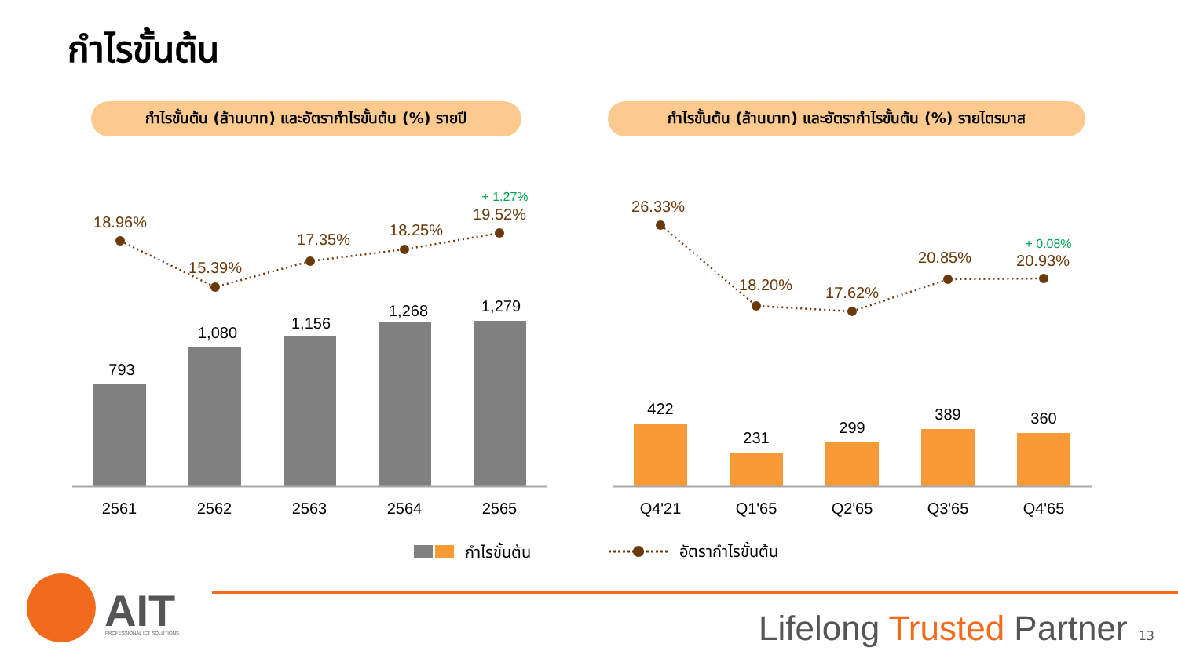กำไรขั้นต้น
กำไรขั้นต้น (ล้านบาท) และอัตรากำไรขั้นต้น (%) รายปี
กำไรขั้นต้น (ล้านบาท) และอัตรากำไรขั้นต้น (%) รายไตรมาส
18.96%
15.39%
17.35%
18.25%
19.52%
26.33%
18.20%
17.62%
20.85%
20.93%
+ 1.27%
+ 0.08%
793
1,080
1,156
1,268
1,279
422
231
299
389
360
2561
2562
2563
2564
2565
Q4'21
Q1'65
Q2'65
Q3'65
Q4'65
กำไรขั้นต้น
อัตรากำไรขั้นต้น
AIT
PROFESSIONAL ICT SOLUTIONS
Lifelong Trusted Partner 13